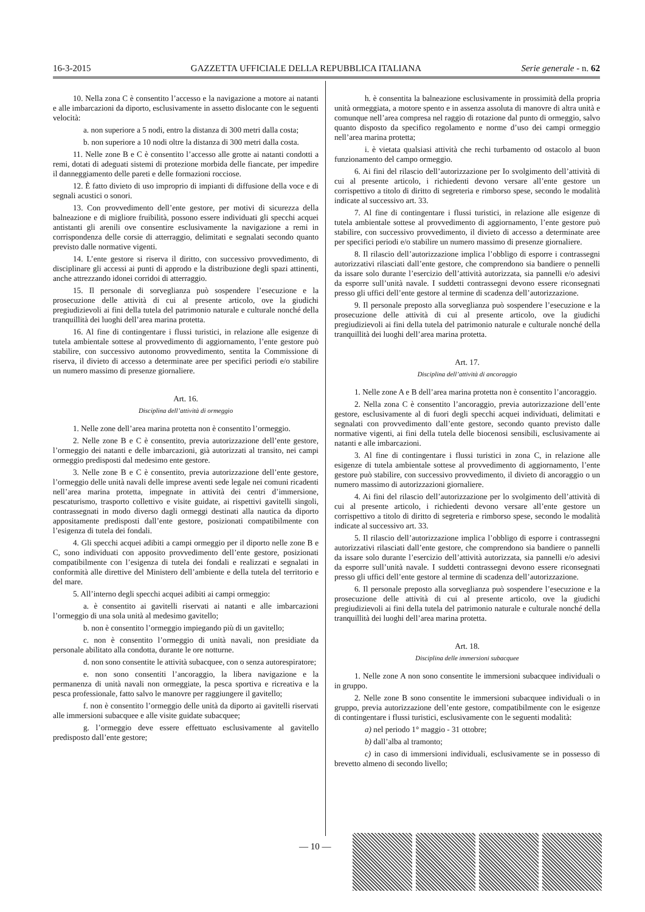16-3-2015 GAZZETTA UFFICIALE DELLA REPUBBLICA ITALIANA Serie generale - n. 62
10. Nella zona C è consentito l’accesso e la navigazione a motore ai natanti e alle imbarcazioni da diporto, esclusivamente in assetto dislocante con le seguenti velocità:
a. non superiore a 5 nodi, entro la distanza di 300 metri dalla costa;
b. non superiore a 10 nodi oltre la distanza di 300 metri dalla costa.
11. Nelle zone B e C è consentito l’accesso alle grotte ai natanti condotti a remi, dotati di adeguati sistemi di protezione morbida delle fiancate, per impedire il danneggiamento delle pareti e delle formazioni rocciose.
12. È fatto divieto di uso improprio di impianti di diffusione della voce e di segnali acustici o sonori.
13. Con provvedimento dell’ente gestore, per motivi di sicurezza della balneazione e di migliore fruibilità, possono essere individuati gli specchi acquei antistanti gli arenili ove consentire esclusivamente la navigazione a remi in corrispondenza delle corsie di atterraggio, delimitati e segnalati secondo quanto previsto dalle normative vigenti.
14. L’ente gestore si riserva il diritto, con successivo provvedimento, di disciplinare gli accessi ai punti di approdo e la distribuzione degli spazi attinenti, anche attrezzando idonei corridoi di atterraggio.
15. Il personale di sorveglianza può sospendere l’esecuzione e la prosecuzione delle attività di cui al presente articolo, ove la giudichi pregiudizievoli ai fini della tutela del patrimonio naturale e culturale nonché della tranquillità dei luoghi dell’area marina protetta.
16. Al fine di contingentare i flussi turistici, in relazione alle esigenze di tutela ambientale sottese al provvedimento di aggiornamento, l’ente gestore può stabilire, con successivo autonomo provvedimento, sentita la Commissione di riserva, il divieto di accesso a determinate aree per specifici periodi e/o stabilire un numero massimo di presenze giornaliere.
Art. 16.
Disciplina dell’attività di ormeggio
1. Nelle zone dell’area marina protetta non è consentito l’ormeggio.
2. Nelle zone B e C è consentito, previa autorizzazione dell’ente gestore, l’ormeggio dei natanti e delle imbarcazioni, già autorizzati al transito, nei campi ormeggio predisposti dal medesimo ente gestore.
3. Nelle zone B e C è consentito, previa autorizzazione dell’ente gestore, l’ormeggio delle unità navali delle imprese aventi sede legale nei comuni ricadenti nell’area marina protetta, impegnate in attività dei centri d’immersione, pescaturismo, trasporto collettivo e visite guidate, ai rispettivi gavitelli singoli, contrassegnati in modo diverso dagli ormeggi destinati alla nautica da diporto appositamente predisposti dall’ente gestore, posizionati compatibilmente con l’esigenza di tutela dei fondali.
4. Gli specchi acquei adibiti a campi ormeggio per il diporto nelle zone B e C, sono individuati con apposito provvedimento dell’ente gestore, posizionati compatibilmente con l’esigenza di tutela dei fondali e realizzati e segnalati in conformità alle direttive del Ministero dell’ambiente e della tutela del territorio e del mare.
5. All’interno degli specchi acquei adibiti ai campi ormeggio:
a. è consentito ai gavitelli riservati ai natanti e alle imbarcazioni l’ormeggio di una sola unità al medesimo gavitello;
b. non è consentito l’ormeggio impiegando più di un gavitello;
c. non è consentito l’ormeggio di unità navali, non presidiate da personale abilitato alla condotta, durante le ore notturne.
d. non sono consentite le attività subacquee, con o senza autorespiratore;
e. non sono consentiti l’ancoraggio, la libera navigazione e la permanenza di unità navali non ormeggiate, la pesca sportiva e ricreativa e la pesca professionale, fatto salvo le manovre per raggiungere il gavitello;
f. non è consentito l’ormeggio delle unità da diporto ai gavitelli riservati alle immersioni subacquee e alle visite guidate subacquee;
g. l’ormeggio deve essere effettuato esclusivamente al gavitello predisposto dall’ente gestore;
h. è consentita la balneazione esclusivamente in prossimità della propria unità ormeggiata, a motore spento e in assenza assoluta di manovre di altra unità e comunque nell’area compresa nel raggio di rotazione dal punto di ormeggio, salvo quanto disposto da specifico regolamento e norme d’uso dei campi ormeggio nell’area marina protetta;
i. è vietata qualsiasi attività che rechi turbamento od ostacolo al buon funzionamento del campo ormeggio.
6. Ai fini del rilascio dell’autorizzazione per Io svolgimento dell’attività di cui al presente articolo, i richiedenti devono versare all’ente gestore un corrispettivo a titolo di diritto di segreteria e rimborso spese, secondo le modalità indicate al successivo art. 33.
7. Al fine di contingentare i flussi turistici, in relazione alle esigenze di tutela ambientale sottese al provvedimento di aggiornamento, l’ente gestore può stabilire, con successivo provvedimento, il divieto di accesso a determinate aree per specifici periodi e/o stabilire un numero massimo di presenze giornaliere.
8. Il rilascio dell’autorizzazione implica l’obbligo di esporre i contrassegni autorizzativi rilasciati dall’ente gestore, che comprendono sia bandiere o pennelli da issare solo durante l’esercizio dell’attività autorizzata, sia pannelli e/o adesivi da esporre sull’unità navale. I suddetti contrassegni devono essere riconsegnati presso gli uffici dell’ente gestore al termine di scadenza dell’autorizzazione.
9. Il personale preposto alla sorveglianza può sospendere l’esecuzione e la prosecuzione delle attività di cui al presente articolo, ove la giudichi pregiudizievoli ai fini della tutela del patrimonio naturale e culturale nonché della tranquillità dei luoghi dell’area marina protetta.
Art. 17.
Disciplina dell’attività di ancoraggio
1. Nelle zone A e B dell’area marina protetta non è consentito l’ancoraggio.
2. Nella zona C è consentito l’ancoraggio, previa autorizzazione dell’ente gestore, esclusivamente al di fuori degli specchi acquei individuati, delimitati e segnalati con provvedimento dall’ente gestore, secondo quanto previsto dalle normative vigenti, ai fini della tutela delle biocenosi sensibili, esclusivamente ai natanti e alle imbarcazioni.
3. Al fine di contingentare i flussi turistici in zona C, in relazione alle esigenze di tutela ambientale sottese al provvedimento di aggiornamento, l’ente gestore può stabilire, con successivo provvedimento, il divieto di ancoraggio o un numero massimo di autorizzazioni giornaliere.
4. Ai fini del rilascio dell’autorizzazione per lo svolgimento dell’attività di cui al presente articolo, i richiedenti devono versare all’ente gestore un corrispettivo a titolo di diritto di segreteria e rimborso spese, secondo le modalità indicate al successivo art. 33.
5. Il rilascio dell’autorizzazione implica l’obbligo di esporre i contrassegni autorizzativi rilasciati dall’ente gestore, che comprendono sia bandiere o pannelli da issare solo durante l’esercizio dell’attività autorizzata, sia pannelli e/o adesivi da esporre sull’unità navale. I suddetti contrassegni devono essere riconsegnati presso gli uffici dell’ente gestore al termine di scadenza dell’autorizzazione.
6. Il personale preposto alla sorveglianza può sospendere l’esecuzione e la prosecuzione delle attività di cui al presente articolo, ove la giudichi pregiudizievoli ai fini della tutela del patrimonio naturale e culturale nonché della tranquillità dei luoghi dell’area marina protetta.
Art. 18.
Disciplina delle immersioni subacquee
1. Nelle zone A non sono consentite le immersioni subacquee individuali o in gruppo.
2. Nelle zone B sono consentite le immersioni subacquee individuali o in gruppo, previa autorizzazione dell’ente gestore, compatibilmente con le esigenze di contingentare i flussi turistici, esclusivamente con le seguenti modalità:
a) nel periodo 1° maggio - 31 ottobre;
b) dall’alba al tramonto;
c) in caso di immersioni individuali, esclusivamente se in possesso di brevetto almeno di secondo livello;
— 10 —